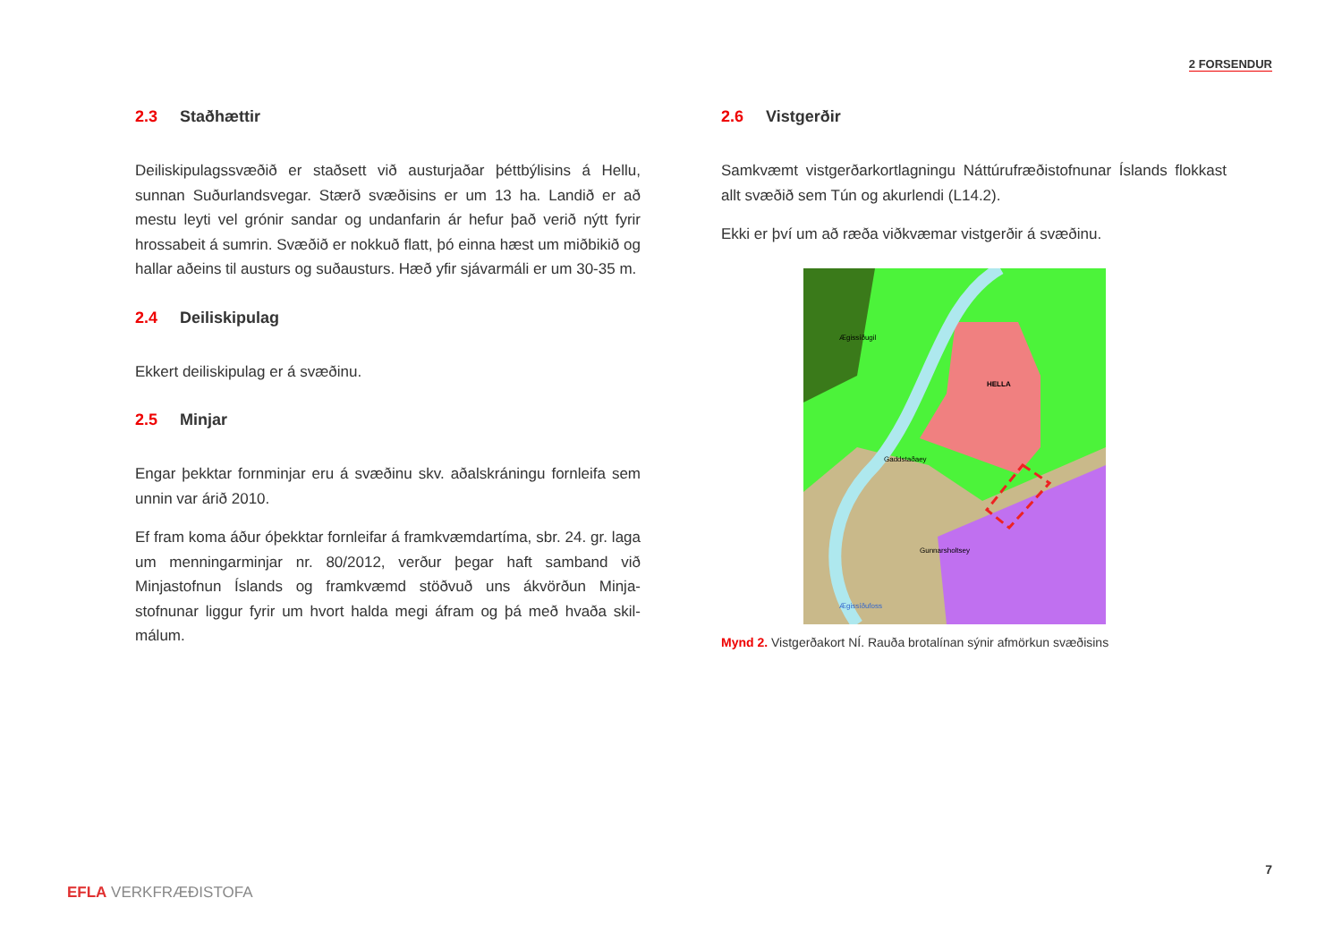2 FORSENDUR
2.3 Staðhættir
Deiliskipulagssvæðið er staðsett við austurjaðar þéttbýlisins á Hellu, sunnan Suðurlandsvegar. Stærð svæðisins er um 13 ha. Landið er að mestu leyti vel grónir sandar og undanfarin ár hefur það verið nýtt fyrir hrossabeit á sumrin. Svæðið er nokkuð flatt, þó einna hæst um miðbikið og hallar aðeins til austurs og suðausturs. Hæð yfir sjávarmáli er um 30-35 m.
2.4 Deiliskipulag
Ekkert deiliskipulag er á svæðinu.
2.5 Minjar
Engar þekktar fornminjar eru á svæðinu skv. aðalskráningu fornleifa sem unnin var árið 2010.
Ef fram koma áður óþekktar fornleifar á framkvæmdartíma, sbr. 24. gr. laga um menningarminjar nr. 80/2012, verður þegar haft samband við Minjastofnun Íslands og framkvæmd stöðvuð uns ákvörðun Minja-stofnunar liggur fyrir um hvort halda megi áfram og þá með hvaða skil-málum.
2.6 Vistgerðir
Samkvæmt vistgerðarkortlagningu Náttúrufræðistofnunar Íslands flokkast allt svæðið sem Tún og akurlendi (L14.2).
Ekki er því um að ræða viðkvæmar vistgerðir á svæðinu.
HELLA
Gaddstaðaey
Gunnarsholtsey
Ægissíðugil
Ægissíðufoss
Mynd 2. Vistgerðakort NÍ. Rauða brotalínan sýnir afmörkun svæðisins
7
EFLA VERKFRÆÐISTOFA